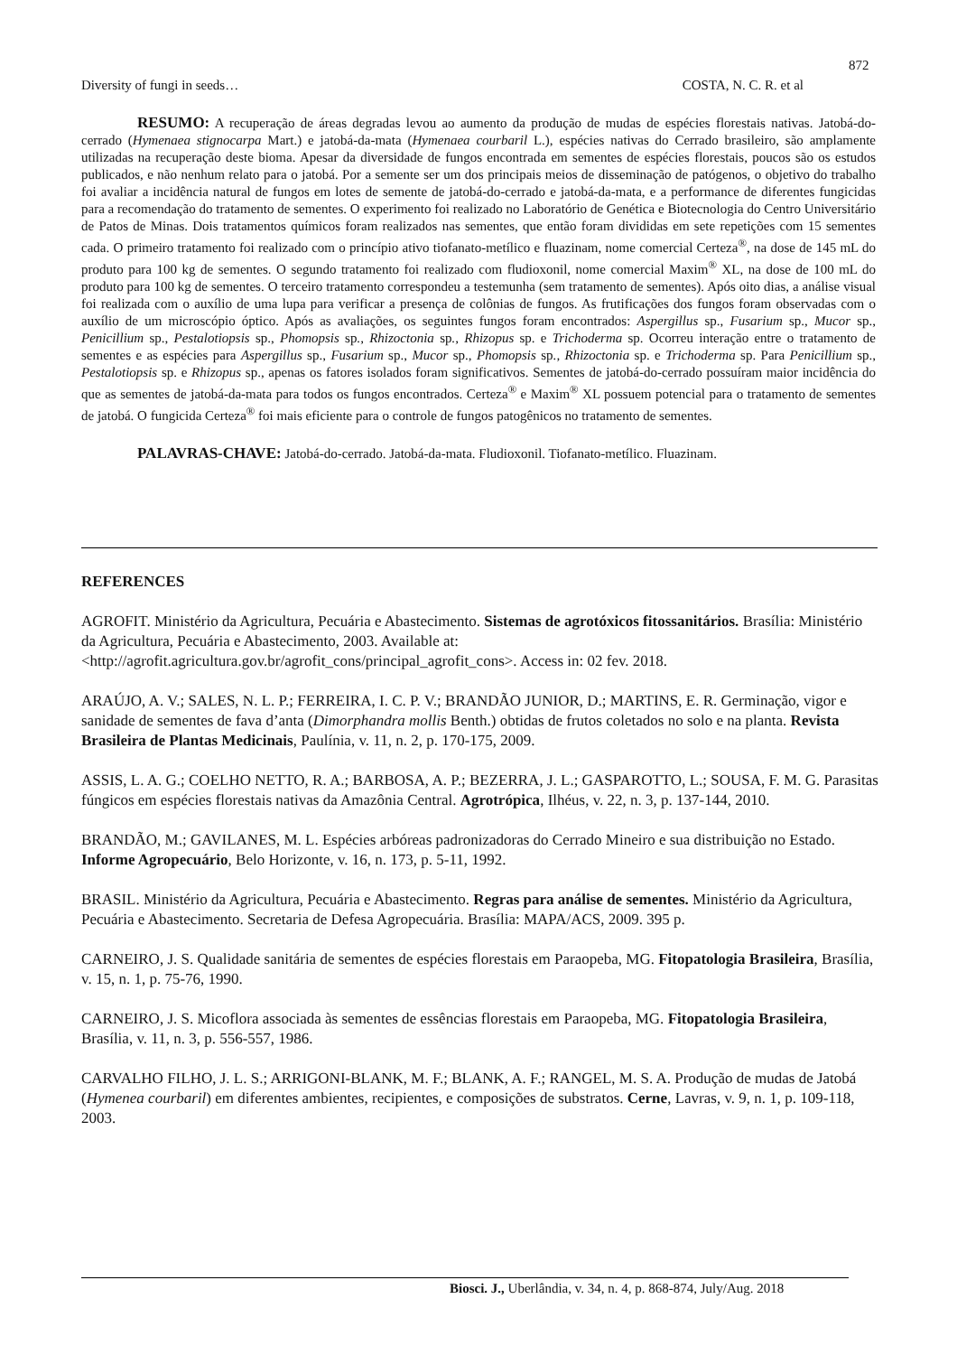872
Diversity of fungi in seeds… COSTA, N. C. R. et al
RESUMO: A recuperação de áreas degradas levou ao aumento da produção de mudas de espécies florestais nativas. Jatobá-do-cerrado (Hymenaea stignocarpa Mart.) e jatobá-da-mata (Hymenaea courbaril L.), espécies nativas do Cerrado brasileiro, são amplamente utilizadas na recuperação deste bioma. Apesar da diversidade de fungos encontrada em sementes de espécies florestais, poucos são os estudos publicados, e não nenhum relato para o jatobá. Por a semente ser um dos principais meios de disseminação de patógenos, o objetivo do trabalho foi avaliar a incidência natural de fungos em lotes de semente de jatobá-do-cerrado e jatobá-da-mata, e a performance de diferentes fungicidas para a recomendação do tratamento de sementes. O experimento foi realizado no Laboratório de Genética e Biotecnologia do Centro Universitário de Patos de Minas. Dois tratamentos químicos foram realizados nas sementes, que então foram divididas em sete repetições com 15 sementes cada. O primeiro tratamento foi realizado com o princípio ativo tiofanato-metílico e fluazinam, nome comercial Certeza<sup>®</sup>, na dose de 145 mL do produto para 100 kg de sementes. O segundo tratamento foi realizado com fludioxonil, nome comercial Maxim<sup>®</sup> XL, na dose de 100 mL do produto para 100 kg de sementes. O terceiro tratamento correspondeu a testemunha (sem tratamento de sementes). Após oito dias, a análise visual foi realizada com o auxílio de uma lupa para verificar a presença de colônias de fungos. As frutificações dos fungos foram observadas com o auxílio de um microscópio óptico. Após as avaliações, os seguintes fungos foram encontrados: Aspergillus sp., Fusarium sp., Mucor sp., Penicillium sp., Pestalotiopsis sp., Phomopsis sp., Rhizoctonia sp., Rhizopus sp. e Trichoderma sp. Ocorreu interação entre o tratamento de sementes e as espécies para Aspergillus sp., Fusarium sp., Mucor sp., Phomopsis sp., Rhizoctonia sp. e Trichoderma sp. Para Penicillium sp., Pestalotiopsis sp. e Rhizopus sp., apenas os fatores isolados foram significativos. Sementes de jatobá-do-cerrado possuíram maior incidência do que as sementes de jatobá-da-mata para todos os fungos encontrados. Certeza<sup>®</sup> e Maxim<sup>®</sup> XL possuem potencial para o tratamento de sementes de jatobá. O fungicida Certeza<sup>®</sup> foi mais eficiente para o controle de fungos patogênicos no tratamento de sementes.
PALAVRAS-CHAVE: Jatobá-do-cerrado. Jatobá-da-mata. Fludioxonil. Tiofanato-metílico. Fluazinam.
REFERENCES
AGROFIT. Ministério da Agricultura, Pecuária e Abastecimento. Sistemas de agrotóxicos fitossanitários. Brasília: Ministério da Agricultura, Pecuária e Abastecimento, 2003. Available at: <http://agrofit.agricultura.gov.br/agrofit_cons/principal_agrofit_cons>. Access in: 02 fev. 2018.
ARAÚJO, A. V.; SALES, N. L. P.; FERREIRA, I. C. P. V.; BRANDÃO JUNIOR, D.; MARTINS, E. R. Germinação, vigor e sanidade de sementes de fava d’anta (Dimorphandra mollis Benth.) obtidas de frutos coletados no solo e na planta. Revista Brasileira de Plantas Medicinais, Paulínia, v. 11, n. 2, p. 170-175, 2009.
ASSIS, L. A. G.; COELHO NETTO, R. A.; BARBOSA, A. P.; BEZERRA, J. L.; GASPAROTTO, L.; SOUSA, F. M. G. Parasitas fúngicos em espécies florestais nativas da Amazônia Central. Agrotrópica, Ilhéus, v. 22, n. 3, p. 137-144, 2010.
BRANDÃO, M.; GAVILANES, M. L. Espécies arbóreas padronizadoras do Cerrado Mineiro e sua distribuição no Estado. Informe Agropecuário, Belo Horizonte, v. 16, n. 173, p. 5-11, 1992.
BRASIL. Ministério da Agricultura, Pecuária e Abastecimento. Regras para análise de sementes. Ministério da Agricultura, Pecuária e Abastecimento. Secretaria de Defesa Agropecuária. Brasília: MAPA/ACS, 2009. 395 p.
CARNEIRO, J. S. Qualidade sanitária de sementes de espécies florestais em Paraopeba, MG. Fitopatologia Brasileira, Brasília, v. 15, n. 1, p. 75-76, 1990.
CARNEIRO, J. S. Micoflora associada às sementes de essências florestais em Paraopeba, MG. Fitopatologia Brasileira, Brasília, v. 11, n. 3, p. 556-557, 1986.
CARVALHO FILHO, J. L. S.; ARRIGONI-BLANK, M. F.; BLANK, A. F.; RANGEL, M. S. A. Produção de mudas de Jatobá (Hymenea courbaril) em diferentes ambientes, recipientes, e composições de substratos. Cerne, Lavras, v. 9, n. 1, p. 109-118, 2003.
Biosci. J., Uberlândia, v. 34, n. 4, p. 868-874, July/Aug. 2018